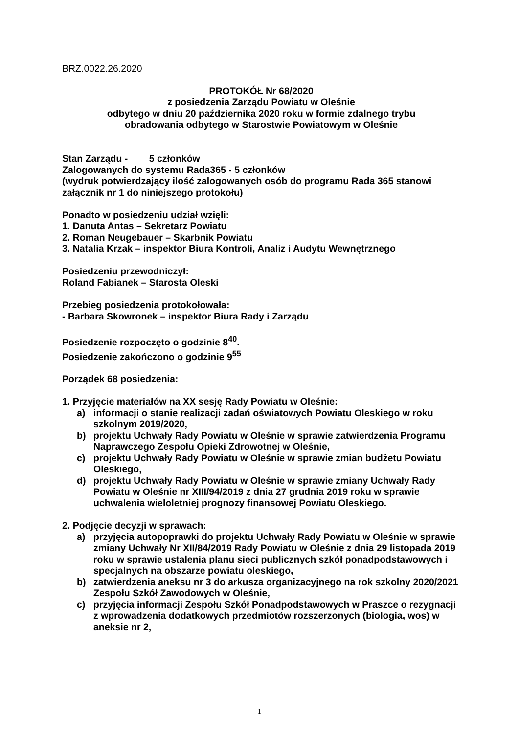BRZ.0022.26.2020
PROTOKÓŁ Nr 68/2020
z posiedzenia Zarządu Powiatu w Oleśnie
odbytego w dniu 20 października 2020 roku w formie zdalnego trybu
obradowania odbytego w Starostwie Powiatowym w Oleśnie
Stan Zarządu - 5 członków
Zalogowanych do systemu Rada365 - 5 członków
(wydruk potwierdzający ilość zalogowanych osób do programu Rada 365 stanowi załącznik nr 1 do niniejszego protokołu)
Ponadto w posiedzeniu udział wzięli:
1. Danuta Antas – Sekretarz Powiatu
2. Roman Neugebauer – Skarbnik Powiatu
3. Natalia Krzak – inspektor Biura Kontroli, Analiz i Audytu Wewnętrznego
Posiedzeniu przewodniczył:
Roland Fabianek – Starosta Oleski
Przebieg posiedzenia protokołowała:
- Barbara Skowronek – inspektor Biura Rady i Zarządu
Posiedzenie rozpoczęto o godzinie 8<sup>40</sup>.
Posiedzenie zakończono o godzinie 9<sup>55</sup>
Porządek 68 posiedzenia:
1. Przyjęcie materiałów na XX sesję Rady Powiatu w Oleśnie:
a) informacji o stanie realizacji zadań oświatowych Powiatu Oleskiego w roku szkolnym 2019/2020,
b) projektu Uchwały Rady Powiatu w Oleśnie w sprawie zatwierdzenia Programu Naprawczego Zespołu Opieki Zdrowotnej w Oleśnie,
c) projektu Uchwały Rady Powiatu w Oleśnie w sprawie zmian budżetu Powiatu Oleskiego,
d) projektu Uchwały Rady Powiatu w Oleśnie w sprawie zmiany Uchwały Rady Powiatu w Oleśnie nr XIII/94/2019 z dnia 27 grudnia 2019 roku w sprawie uchwalenia wieloletniej prognozy finansowej Powiatu Oleskiego.
2. Podjęcie decyzji w sprawach:
a) przyjęcia autopoprawki do projektu Uchwały Rady Powiatu w Oleśnie w sprawie zmiany Uchwały Nr XII/84/2019 Rady Powiatu w Oleśnie z dnia 29 listopada 2019 roku w sprawie ustalenia planu sieci publicznych szkół ponadpodstawowych i specjalnych na obszarze powiatu oleskiego,
b) zatwierdzenia aneksu nr 3 do arkusza organizacyjnego na rok szkolny 2020/2021 Zespołu Szkół Zawodowych w Oleśnie,
c) przyjęcia informacji Zespołu Szkół Ponadpodstawowych w Praszce o rezygnacji z wprowadzenia dodatkowych przedmiotów rozszerzonych (biologia, wos) w aneksie nr 2,
1